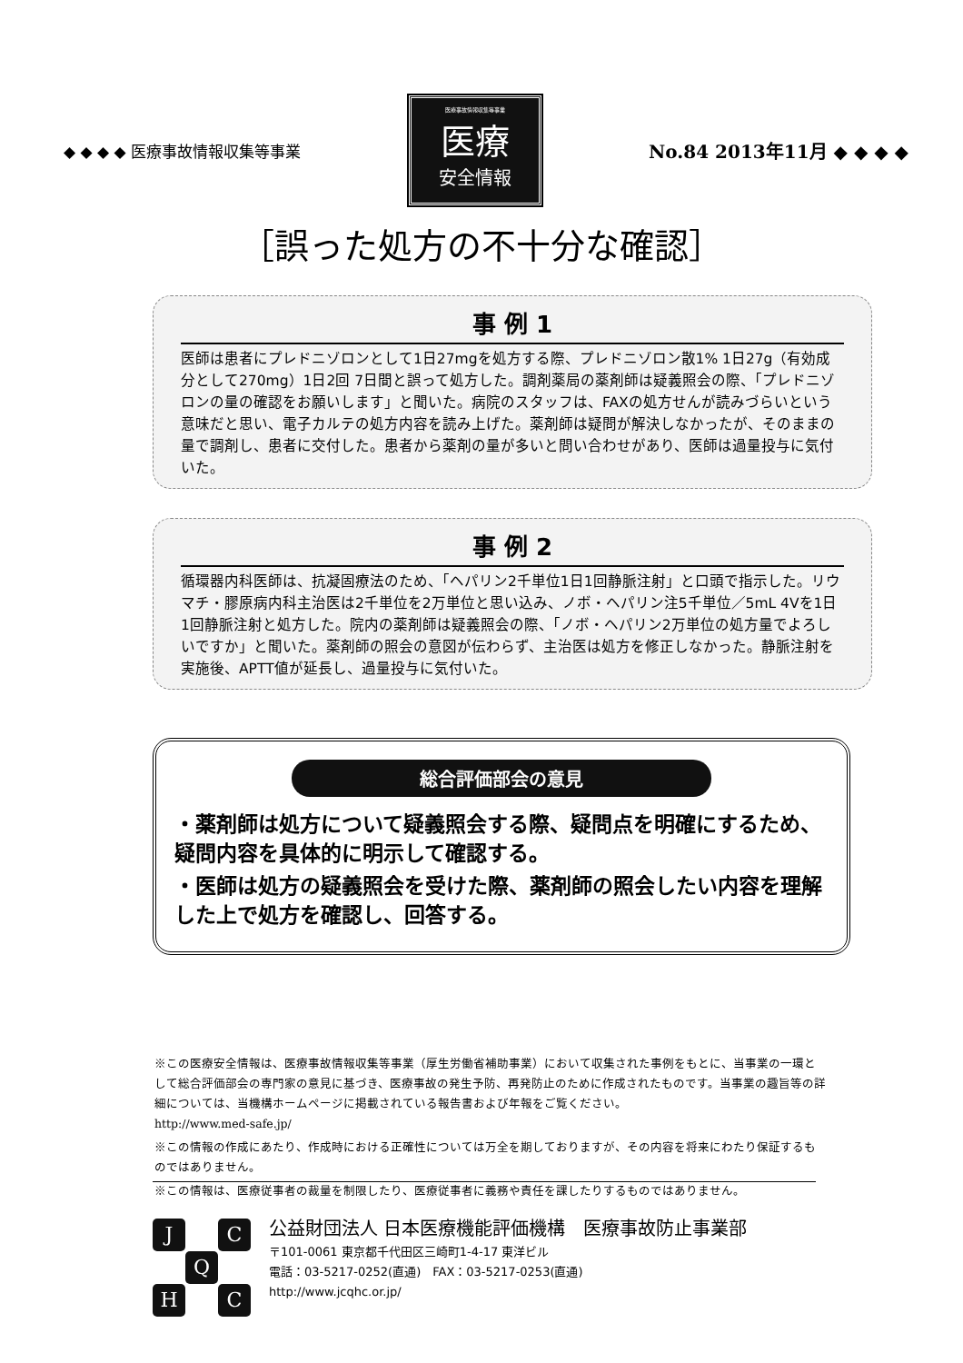◆ ◆ ◆ ◆ 医療事故情報収集等事業
医療事故情報収集等事業
医療
安全情報
No.84 2013年11月 ◆ ◆ ◆ ◆
［誤った処方の不十分な確認］
事 例 1
医師は患者にプレドニゾロンとして1日27mgを処方する際、プレドニゾロン散1% 1日27g（有効成分として270mg）1日2回 7日間と誤って処方した。調剤薬局の薬剤師は疑義照会の際、「プレドニゾロンの量の確認をお願いします」と聞いた。病院のスタッフは、FAXの処方せんが読みづらいという意味だと思い、電子カルテの処方内容を読み上げた。薬剤師は疑問が解決しなかったが、そのままの量で調剤し、患者に交付した。患者から薬剤の量が多いと問い合わせがあり、医師は過量投与に気付いた。
事 例 2
循環器内科医師は、抗凝固療法のため、「ヘパリン2千単位1日1回静脈注射」と口頭で指示した。リウマチ・膠原病内科主治医は2千単位を2万単位と思い込み、ノボ・ヘパリン注5千単位／5mL 4Vを1日1回静脈注射と処方した。院内の薬剤師は疑義照会の際、「ノボ・ヘパリン2万単位の処方量でよろしいですか」と聞いた。薬剤師の照会の意図が伝わらず、主治医は処方を修正しなかった。静脈注射を実施後、APTT値が延長し、過量投与に気付いた。
総合評価部会の意見
・薬剤師は処方について疑義照会する際、疑問点を明確にするため、疑問内容を具体的に明示して確認する。
・医師は処方の疑義照会を受けた際、薬剤師の照会したい内容を理解した上で処方を確認し、回答する。
※この医療安全情報は、医療事故情報収集等事業（厚生労働省補助事業）において収集された事例をもとに、当事業の一環として総合評価部会の専門家の意見に基づき、医療事故の発生予防、再発防止のために作成されたものです。当事業の趣旨等の詳細については、当機構ホームページに掲載されている報告書および年報をご覧ください。
http://www.med-safe.jp/
※この情報の作成にあたり、作成時における正確性については万全を期しておりますが、その内容を将来にわたり保証するものではありません。
※この情報は、医療従事者の裁量を制限したり、医療従事者に義務や責任を課したりするものではありません。
J C Q H C
公益財団法人 日本医療機能評価機構　医療事故防止事業部
〒101-0061 東京都千代田区三崎町1-4-17 東洋ビル
電話：03-5217-0252(直通)　FAX：03-5217-0253(直通)
http://www.jcqhc.or.jp/